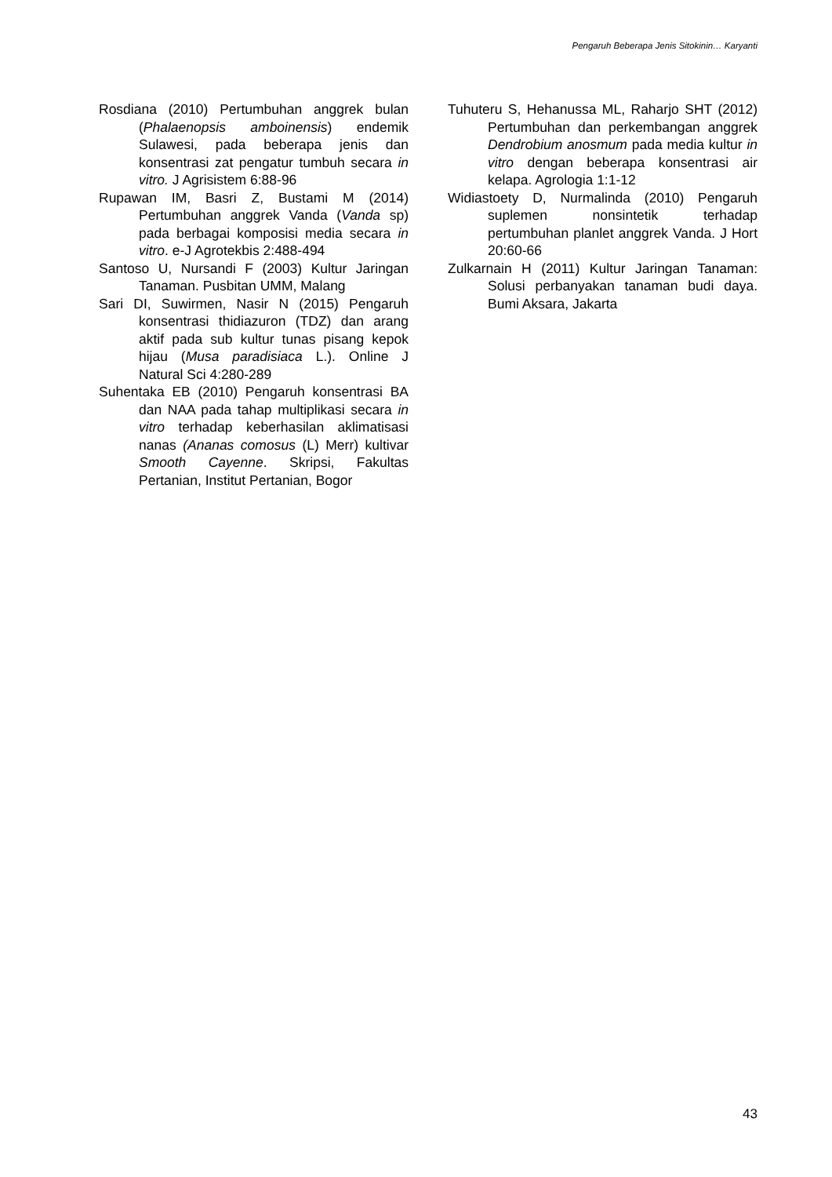Pengaruh Beberapa Jenis Sitokinin… Karyanti
Rosdiana (2010) Pertumbuhan anggrek bulan (Phalaenopsis amboinensis) endemik Sulawesi, pada beberapa jenis dan konsentrasi zat pengatur tumbuh secara in vitro. J Agrisistem 6:88-96
Rupawan IM, Basri Z, Bustami M (2014) Pertumbuhan anggrek Vanda (Vanda sp) pada berbagai komposisi media secara in vitro. e-J Agrotekbis 2:488-494
Santoso U, Nursandi F (2003) Kultur Jaringan Tanaman. Pusbitan UMM, Malang
Sari DI, Suwirmen, Nasir N (2015) Pengaruh konsentrasi thidiazuron (TDZ) dan arang aktif pada sub kultur tunas pisang kepok hijau (Musa paradisiaca L.). Online J Natural Sci 4:280-289
Suhentaka EB (2010) Pengaruh konsentrasi BA dan NAA pada tahap multiplikasi secara in vitro terhadap keberhasilan aklimatisasi nanas (Ananas comosus (L) Merr) kultivar Smooth Cayenne. Skripsi, Fakultas Pertanian, Institut Pertanian, Bogor
Tuhuteru S, Hehanussa ML, Raharjo SHT (2012) Pertumbuhan dan perkembangan anggrek Dendrobium anosmum pada media kultur in vitro dengan beberapa konsentrasi air kelapa. Agrologia 1:1-12
Widiastoety D, Nurmalinda (2010) Pengaruh suplemen nonsintetik terhadap pertumbuhan planlet anggrek Vanda. J Hort 20:60-66
Zulkarnain H (2011) Kultur Jaringan Tanaman: Solusi perbanyakan tanaman budi daya. Bumi Aksara, Jakarta
43